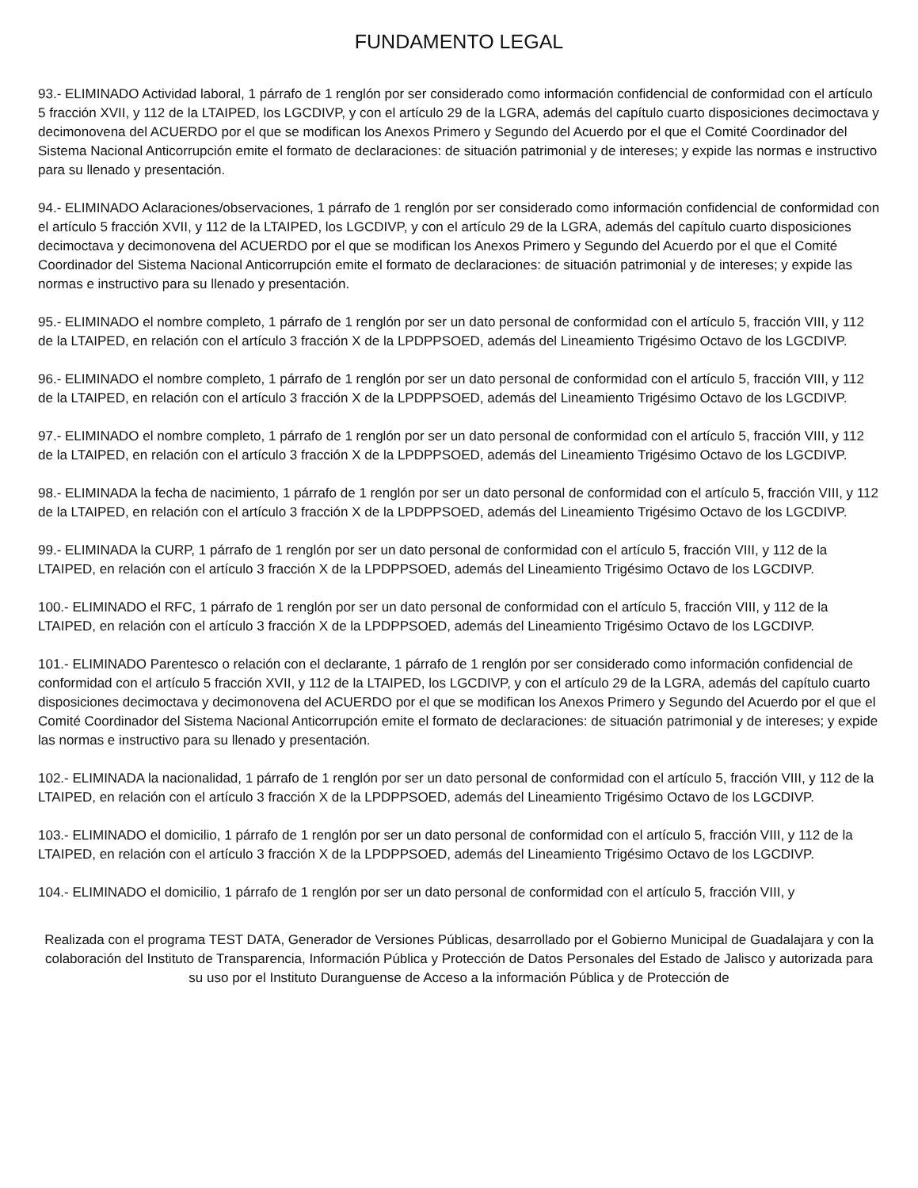FUNDAMENTO LEGAL
93.- ELIMINADO Actividad laboral, 1 párrafo de 1 renglón por ser considerado como información confidencial de conformidad con el artículo 5 fracción XVII, y 112 de la LTAIPED, los LGCDIVP, y con el artículo 29 de la LGRA, además del capítulo cuarto disposiciones decimoctava y decimonovena del ACUERDO por el que se modifican los Anexos Primero y Segundo del Acuerdo por el que el Comité Coordinador del Sistema Nacional Anticorrupción emite el formato de declaraciones: de situación patrimonial y de intereses; y expide las normas e instructivo para su llenado y presentación.
94.- ELIMINADO Aclaraciones/observaciones, 1 párrafo de 1 renglón por ser considerado como información confidencial de conformidad con el artículo 5 fracción XVII, y 112 de la LTAIPED, los LGCDIVP, y con el artículo 29 de la LGRA, además del capítulo cuarto disposiciones decimoctava y decimonovena del ACUERDO por el que se modifican los Anexos Primero y Segundo del Acuerdo por el que el Comité Coordinador del Sistema Nacional Anticorrupción emite el formato de declaraciones: de situación patrimonial y de intereses; y expide las normas e instructivo para su llenado y presentación.
95.- ELIMINADO el nombre completo, 1 párrafo de 1 renglón por ser un dato personal de conformidad con el artículo 5, fracción VIII, y 112 de la LTAIPED, en relación con el artículo 3 fracción X de la LPDPPSOED, además del Lineamiento Trigésimo Octavo de los LGCDIVP.
96.- ELIMINADO el nombre completo, 1 párrafo de 1 renglón por ser un dato personal de conformidad con el artículo 5, fracción VIII, y 112 de la LTAIPED, en relación con el artículo 3 fracción X de la LPDPPSOED, además del Lineamiento Trigésimo Octavo de los LGCDIVP.
97.- ELIMINADO el nombre completo, 1 párrafo de 1 renglón por ser un dato personal de conformidad con el artículo 5, fracción VIII, y 112 de la LTAIPED, en relación con el artículo 3 fracción X de la LPDPPSOED, además del Lineamiento Trigésimo Octavo de los LGCDIVP.
98.- ELIMINADA la fecha de nacimiento, 1 párrafo de 1 renglón por ser un dato personal de conformidad con el artículo 5, fracción VIII, y 112 de la LTAIPED, en relación con el artículo 3 fracción X de la LPDPPSOED, además del Lineamiento Trigésimo Octavo de los LGCDIVP.
99.- ELIMINADA la CURP, 1 párrafo de 1 renglón por ser un dato personal de conformidad con el artículo 5, fracción VIII, y 112 de la LTAIPED, en relación con el artículo 3 fracción X de la LPDPPSOED, además del Lineamiento Trigésimo Octavo de los LGCDIVP.
100.- ELIMINADO el RFC, 1 párrafo de 1 renglón por ser un dato personal de conformidad con el artículo 5, fracción VIII, y 112 de la LTAIPED, en relación con el artículo 3 fracción X de la LPDPPSOED, además del Lineamiento Trigésimo Octavo de los LGCDIVP.
101.- ELIMINADO Parentesco o relación con el declarante, 1 párrafo de 1 renglón por ser considerado como información confidencial de conformidad con el artículo 5 fracción XVII, y 112 de la LTAIPED, los LGCDIVP, y con el artículo 29 de la LGRA, además del capítulo cuarto disposiciones decimoctava y decimonovena del ACUERDO por el que se modifican los Anexos Primero y Segundo del Acuerdo por el que el Comité Coordinador del Sistema Nacional Anticorrupción emite el formato de declaraciones: de situación patrimonial y de intereses; y expide las normas e instructivo para su llenado y presentación.
102.- ELIMINADA la nacionalidad, 1 párrafo de 1 renglón por ser un dato personal de conformidad con el artículo 5, fracción VIII, y 112 de la LTAIPED, en relación con el artículo 3 fracción X de la LPDPPSOED, además del Lineamiento Trigésimo Octavo de los LGCDIVP.
103.- ELIMINADO el domicilio, 1 párrafo de 1 renglón por ser un dato personal de conformidad con el artículo 5, fracción VIII, y 112 de la LTAIPED, en relación con el artículo 3 fracción X de la LPDPPSOED, además del Lineamiento Trigésimo Octavo de los LGCDIVP.
104.- ELIMINADO el domicilio, 1 párrafo de 1 renglón por ser un dato personal de conformidad con el artículo 5, fracción VIII, y
Realizada con el programa TEST DATA, Generador de Versiones Públicas, desarrollado por el Gobierno Municipal de Guadalajara y con la colaboración del Instituto de Transparencia, Información Pública y Protección de Datos Personales del Estado de Jalisco y autorizada para su uso por el Instituto Duranguense de Acceso a la información Pública y de Protección de